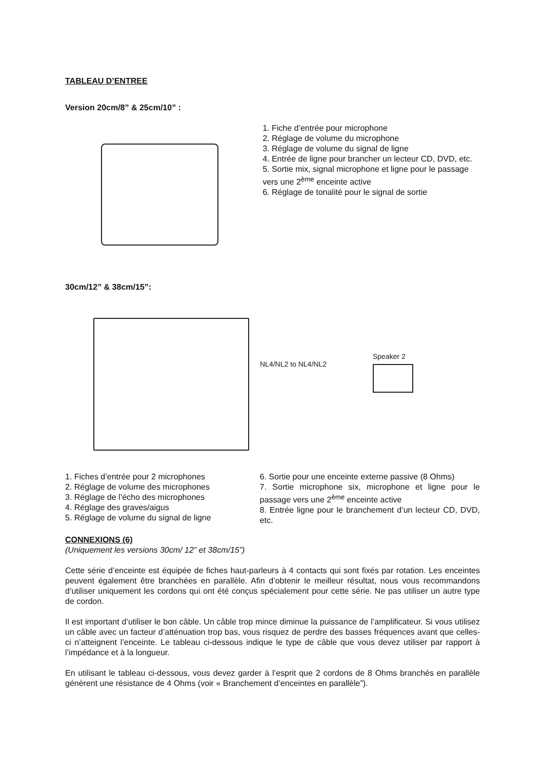TABLEAU D’ENTREE
Version 20cm/8” & 25cm/10” :
1. Fiche d’entrée pour microphone
2. Réglage de volume du microphone
3. Réglage de volume du signal de ligne
4. Entrée de ligne pour brancher un lecteur CD, DVD, etc.
5. Sortie mix, signal microphone et ligne pour le passage vers une 2<sup>ème</sup> enceinte active
6. Réglage de tonalité pour le signal de sortie
30cm/12” & 38cm/15”:
NL4/NL2 to NL4/NL2
Speaker 2
1. Fiches d’entrée pour 2 microphones
2. Réglage de volume des microphones
3. Réglage de l’écho des microphones
4. Réglage des graves/aigus
5. Réglage de volume du signal de ligne
6. Sortie pour une enceinte externe passive (8 Ohms)
7. Sortie microphone six, microphone et ligne pour le passage vers une 2<sup>ème</sup> enceinte active
8. Entrée ligne pour le branchement d’un lecteur CD, DVD, etc.
CONNEXIONS (6)
(Uniquement les versions 30cm/ 12” et 38cm/15”)
Cette série d’enceinte est équipée de fiches haut-parleurs à 4 contacts qui sont fixés par rotation. Les enceintes peuvent également être branchées en parallèle. Afin d’obtenir le meilleur résultat, nous vous recommandons d’utiliser uniquement les cordons qui ont été conçus spécialement pour cette série. Ne pas utiliser un autre type de cordon.
Il est important d’utiliser le bon câble. Un câble trop mince diminue la puissance de l’amplificateur. Si vous utilisez un câble avec un facteur d’atténuation trop bas, vous risquez de perdre des basses fréquences avant que celles-ci n’atteignent l’enceinte. Le tableau ci-dessous indique le type de câble que vous devez utiliser par rapport à l’impédance et à la longueur.
En utilisant le tableau ci-dessous, vous devez garder à l’esprit que 2 cordons de 8 Ohms branchés en parallèle génèrent une résistance de 4 Ohms (voir « Branchement d’enceintes en parallèle”).